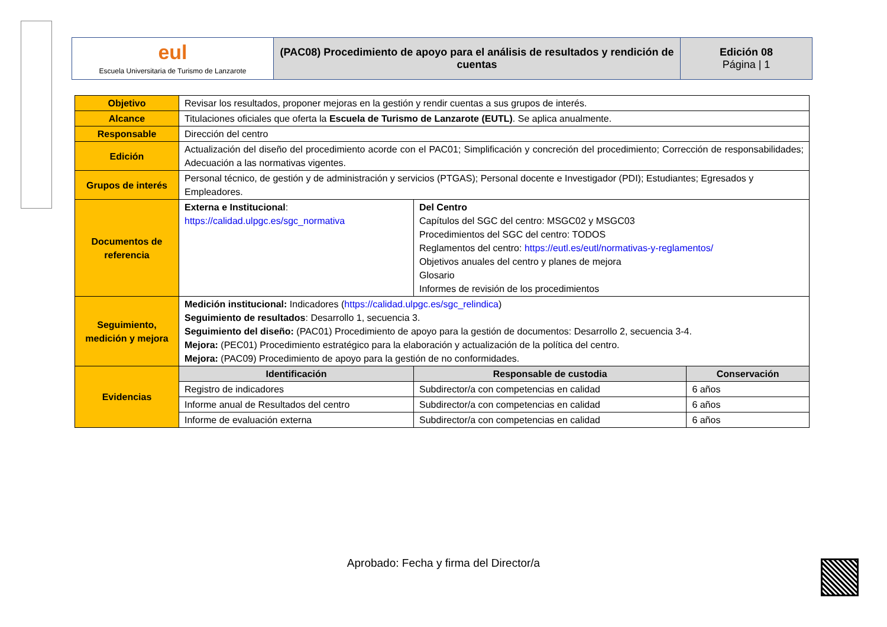| eul Escuela Universitaria de Turismo de Lanzarote | (PAC08) Procedimiento de apoyo para el análisis de resultados y rendición de cuentas | Edición 08 Página / 1 |
| Objetivo | Revisar los resultados, proponer mejoras en la gestión y rendir cuentas a sus grupos de interés. | | |
| Alcance | Titulaciones oficiales que oferta la Escuela de Turismo de Lanzarote (EUTL) . Se aplica anualmente. | | |
| Responsable | Dirección del centro | | |
| Edición | Actualización del diseño del procedimiento acorde con el PAC01; Simplificación y concreción del procedimiento; Corrección de responsabilidades; Adecuación a las normativas vigentes. | | |
| Grupos de interés | Personal técnico, de gestión y de administración y servicios (PTGAS); Personal docente e Investigador (PDI); Estudiantes; Egresados y Empleadores. | | |
| Documentos de referencia | Externa e Institucional : https://calidad.ulpgc.es/sgc_normativa | Del Centro Capítulos del SGC del centro: MSGC02 y MSGC03 Procedimientos del SGC del centro: TODOS Reglamentos del centro: https://eutl.es/eutl/normativas-y-reglamentos/ Objetivos anuales del centro y planes de mejora Glosario Informes de revisión de los procedimientos | |
| Seguimiento, medición y mejora | Medición institucional: Indicadores ( https://calidad.ulpgc.es/sgc_relindica ) Seguimiento de resultados : Desarrollo 1, secuencia 3. Seguimiento del diseño: (PAC01) Procedimiento de apoyo para la gestión de documentos: Desarrollo 2, secuencia 3-4. Mejora: (PEC01) Procedimiento estratégico para la elaboración y actualización de la política del centro. Mejora: (PAC09) Procedimiento de apoyo para la gestión de no conformidades. | | |
| Evidencias | Identificación | Responsable de custodia | Conservación |
| | Registro de indicadores | Subdirector/a con competencias en calidad | 6 años |
| | Informe anual de Resultados del centro | Subdirector/a con competencias en calidad | 6 años |
| | Informe de evaluación externa | Subdirector/a con competencias en calidad | 6 años |
Aprobado: Fecha y firma del Director/a